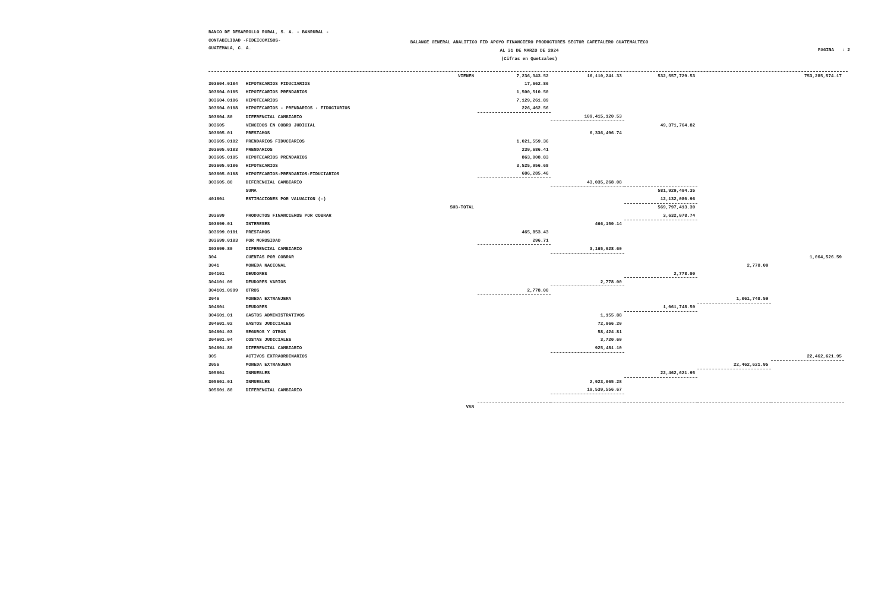BANCO DE DESARROLLO RURAL, S. A. - BANRURAL -
CONTABILIDAD -FIDEICOMISOS-
GUATEMALA, C. A.
BALANCE GENERAL ANALITICO FID APOYO FINANCIERO PRODUCTORES SECTOR CAFETALERO GUATEMALTECO
AL 31 DE MARZO DE 2024
(Cifras en Quetzales)
PAGINA : 2
| | | VIENEN | 7,236,343.52 | 16,110,241.33 | 532,557,729.53 | | 753,285,574.17 |
| 303604.0104 | HIPOTECARIOS FIDUCIARIOS | | 17,662.86 | | | | |
| 303604.0105 | HIPOTECARIOS PRENDARIOS | | 1,500,510.50 | | | | |
| 303604.0106 | HIPOTECARIOS | | 7,129,261.89 | | | | |
| 303604.0108 | HIPOTECARIOS - PRENDARIOS - FIDUCIARIOS | | 226,462.56 | | | | |
| 303604.80 | DIFERENCIAL CAMBIARIO | | | 109,415,120.53 | | | |
| 303605 | VENCIDOS EN COBRO JUDICIAL | | | | 49,371,764.82 | | |
| 303605.01 | PRESTAMOS | | | 6,336,496.74 | | | |
| 303605.0102 | PRENDARIOS FIDUCIARIOS | | 1,021,559.36 | | | | |
| 303605.0103 | PRENDARIOS | | 239,686.41 | | | | |
| 303605.0105 | HIPOTECARIOS PRENDARIOS | | 863,008.83 | | | | |
| 303605.0106 | HIPOTECARIOS | | 3,525,956.68 | | | | |
| 303605.0108 | HIPOTECARIOS-PRENDARIOS-FIDUCIARIOS | | 686,285.46 | | | | |
| 303605.80 | DIFERENCIAL CAMBIARIO | | | 43,035,268.08 | | | |
| | SUMA | | | | 581,929,494.35 | | |
| 401601 | ESTIMACIONES POR VALUACION (-) | | | | 12,132,080.96 | | |
| | | SUB-TOTAL | | | 569,797,413.39 | | |
| 303699 | PRODUCTOS FINANCIEROS POR COBRAR | | | | 3,632,078.74 | | |
| 303699.01 | INTERESES | | | 466,150.14 | | | |
| 303699.0101 | PRESTAMOS | | 465,853.43 | | | | |
| 303699.0103 | POR MOROSIDAD | | 296.71 | | | | |
| 303699.80 | DIFERENCIAL CAMBIARIO | | | 3,165,928.60 | | | |
| 304 | CUENTAS POR COBRAR | | | | | | 1,064,526.59 |
| 3041 | MONEDA NACIONAL | | | | | 2,778.00 | |
| 304101 | DEUDORES | | | | 2,778.00 | | |
| 304101.09 | DEUDORES VARIOS | | | 2,778.00 | | | |
| 304101.0999 | OTROS | | 2,778.00 | | | | |
| 3046 | MONEDA EXTRANJERA | | | | | 1,061,748.59 | |
| 304601 | DEUDORES | | | | 1,061,748.59 | | |
| 304601.01 | GASTOS ADMINISTRATIVOS | | | 1,155.88 | | | |
| 304601.02 | GASTOS JUDICIALES | | | 72,966.20 | | | |
| 304601.03 | SEGUROS Y OTROS | | | 58,424.81 | | | |
| 304601.04 | COSTAS JUDICIALES | | | 3,720.60 | | | |
| 304601.80 | DIFERENCIAL CAMBIARIO | | | 925,481.10 | | | |
| 305 | ACTIVOS EXTRAORDINARIOS | | | | | | 22,462,621.95 |
| 3056 | MONEDA EXTRANJERA | | | | | 22,462,621.95 | |
| 305601 | INMUEBLES | | | | 22,462,621.95 | | |
| 305601.01 | INMUEBLES | | | 2,923,065.28 | | | |
| 305601.80 | DIFERENCIAL CAMBIARIO | | | 19,539,556.67 | | | |
| | | VAN | | | | | |